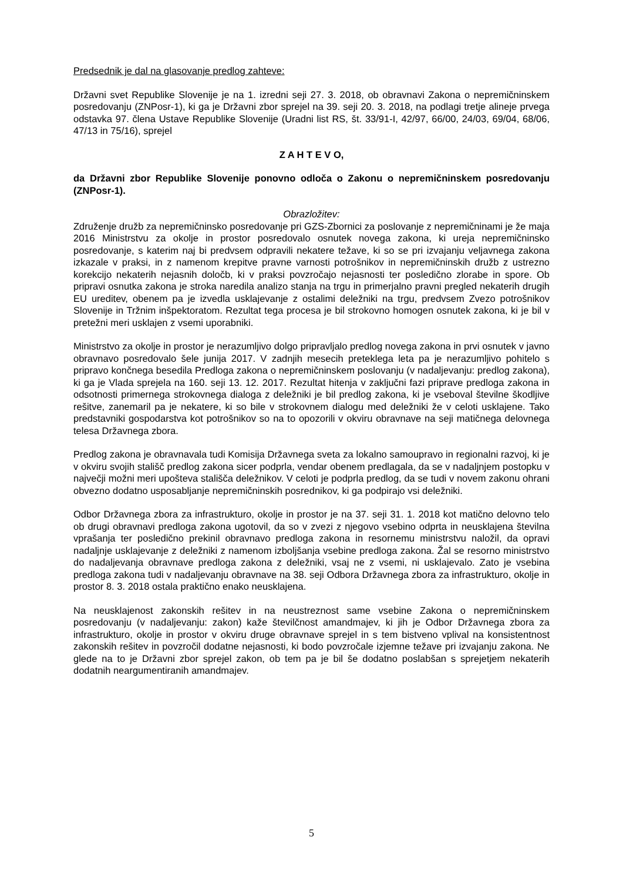Predsednik je dal na glasovanje predlog zahteve:
Državni svet Republike Slovenije je na 1. izredni seji 27. 3. 2018, ob obravnavi Zakona o nepremičninskem posredovanju (ZNPosr-1), ki ga je Državni zbor sprejel na 39. seji 20. 3. 2018, na podlagi tretje alineje prvega odstavka 97. člena Ustave Republike Slovenije (Uradni list RS, št. 33/91-I, 42/97, 66/00, 24/03, 69/04, 68/06, 47/13 in 75/16), sprejel
Z A H T E V O,
da Državni zbor Republike Slovenije ponovno odloča o Zakonu o nepremičninskem posredovanju (ZNPosr-1).
Obrazložitev:
Združenje družb za nepremičninsko posredovanje pri GZS-Zbornici za poslovanje z nepremičninami je že maja 2016 Ministrstvu za okolje in prostor posredovalo osnutek novega zakona, ki ureja nepremičninsko posredovanje, s katerim naj bi predvsem odpravili nekatere težave, ki so se pri izvajanju veljavnega zakona izkazale v praksi, in z namenom krepitve pravne varnosti potrošnikov in nepremičninskih družb z ustrezno korekcijo nekaterih nejasnih določb, ki v praksi povzročajo nejasnosti ter posledično zlorabe in spore. Ob pripravi osnutka zakona je stroka naredila analizo stanja na trgu in primerjalno pravni pregled nekaterih drugih EU ureditev, obenem pa je izvedla usklajevanje z ostalimi deležniki na trgu, predvsem Zvezo potrošnikov Slovenije in Tržnim inšpektoratom. Rezultat tega procesa je bil strokovno homogen osnutek zakona, ki je bil v pretežni meri usklajen z vsemi uporabniki.
Ministrstvo za okolje in prostor je nerazumljivo dolgo pripravljalo predlog novega zakona in prvi osnutek v javno obravnavo posredovalo šele junija 2017. V zadnjih mesecih preteklega leta pa je nerazumljivo pohitelo s pripravo končnega besedila Predloga zakona o nepremičninskem poslovanju (v nadaljevanju: predlog zakona), ki ga je Vlada sprejela na 160. seji 13. 12. 2017. Rezultat hitenja v zaključni fazi priprave predloga zakona in odsotnosti primernega strokovnega dialoga z deležniki je bil predlog zakona, ki je vseboval številne škodljive rešitve, zanemaril pa je nekatere, ki so bile v strokovnem dialogu med deležniki že v celoti usklajene. Tako predstavniki gospodarstva kot potrošnikov so na to opozorili v okviru obravnave na seji matičnega delovnega telesa Državnega zbora.
Predlog zakona je obravnavala tudi Komisija Državnega sveta za lokalno samoupravo in regionalni razvoj, ki je v okviru svojih stališč predlog zakona sicer podprla, vendar obenem predlagala, da se v nadaljnjem postopku v največji možni meri upošteva stališča deležnikov. V celoti je podprla predlog, da se tudi v novem zakonu ohrani obvezno dodatno usposabljanje nepremičninskih posrednikov, ki ga podpirajo vsi deležniki.
Odbor Državnega zbora za infrastrukturo, okolje in prostor je na 37. seji 31. 1. 2018 kot matično delovno telo ob drugi obravnavi predloga zakona ugotovil, da so v zvezi z njegovo vsebino odprta in neusklajena številna vprašanja ter posledično prekinil obravnavo predloga zakona in resornemu ministrstvu naložil, da opravi nadaljnje usklajevanje z deležniki z namenom izboljšanja vsebine predloga zakona. Žal se resorno ministrstvo do nadaljevanja obravnave predloga zakona z deležniki, vsaj ne z vsemi, ni usklajevalo. Zato je vsebina predloga zakona tudi v nadaljevanju obravnave na 38. seji Odbora Državnega zbora za infrastrukturo, okolje in prostor 8. 3. 2018 ostala praktično enako neusklajena.
Na neusklajenost zakonskih rešitev in na neustreznost same vsebine Zakona o nepremičninskem posredovanju (v nadaljevanju: zakon) kaže številčnost amandmajev, ki jih je Odbor Državnega zbora za infrastrukturo, okolje in prostor v okviru druge obravnave sprejel in s tem bistveno vplival na konsistentnost zakonskih rešitev in povzročil dodatne nejasnosti, ki bodo povzročale izjemne težave pri izvajanju zakona. Ne glede na to je Državni zbor sprejel zakon, ob tem pa je bil še dodatno poslabšan s sprejetjem nekaterih dodatnih neargumentiranih amandmajev.
5